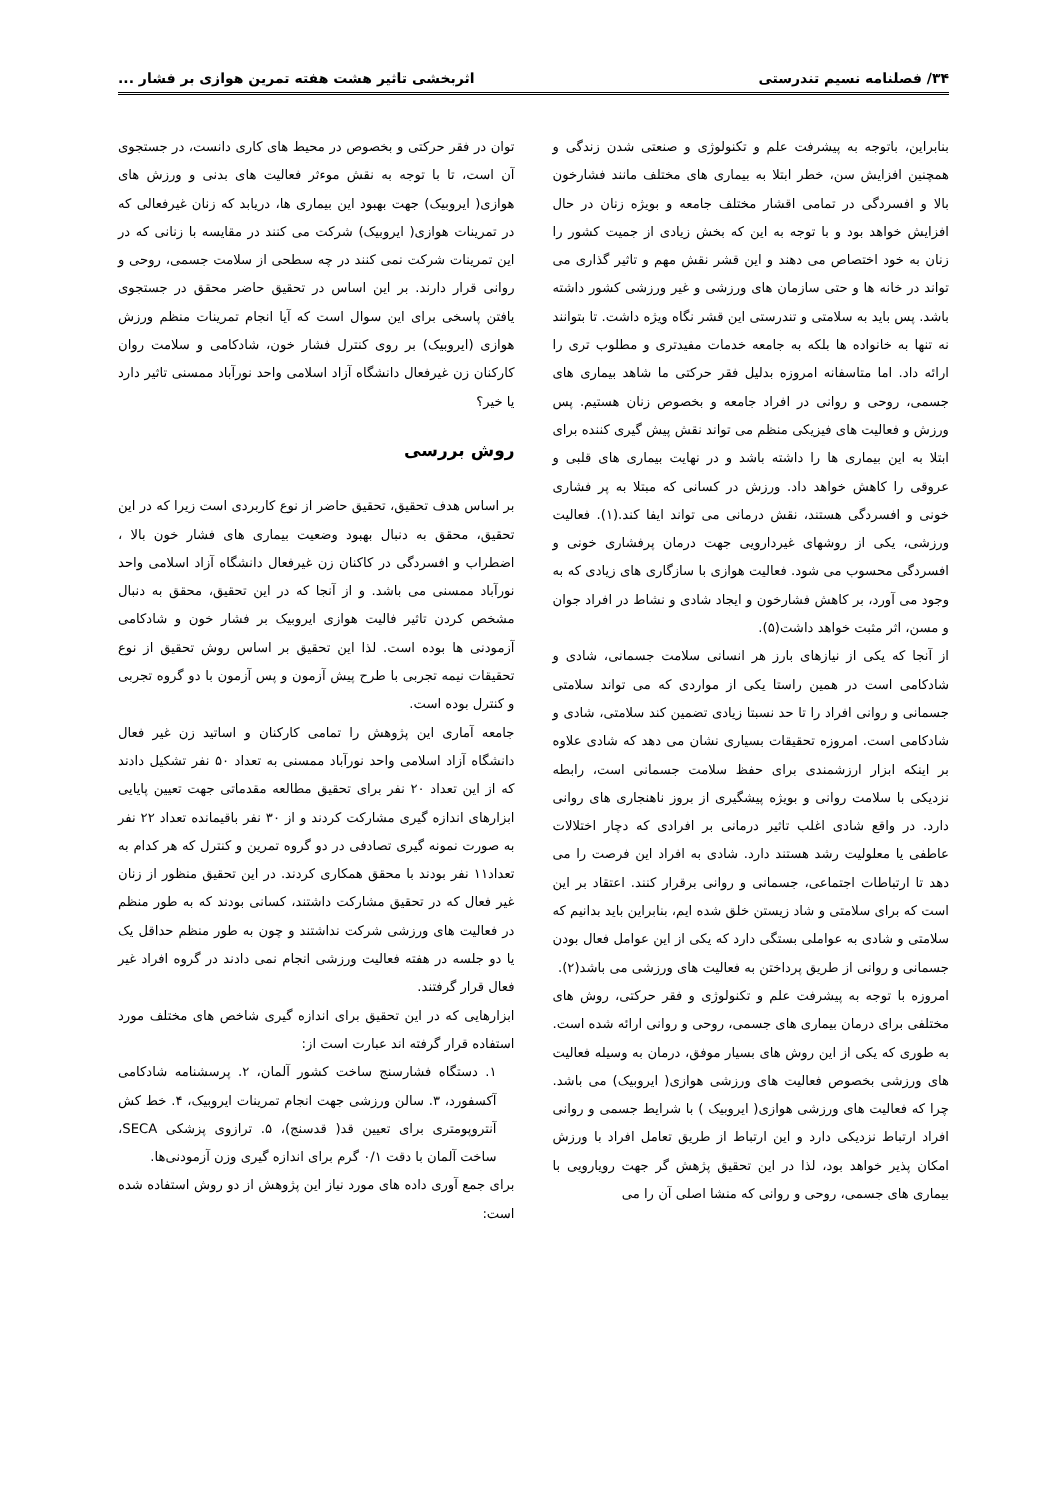۳۴/ فصلنامه نسیم تندرستی اثربخشی تاثیر هشت هفته تمرین هوازی بر فشار ...
بنابراین، باتوجه به پیشرفت علم و تکنولوژی و صنعتی شدن زندگی و همچنین افزایش سن، خطر ابتلا به بیماری های مختلف مانند فشارخون بالا و افسردگی در تمامی اقشار مختلف جامعه و بویژه زنان در حال افزایش خواهد بود و با توجه به این که بخش زیادی از جمیت کشور را زنان به خود اختصاص می دهند و این قشر نقش مهم و تاثیر گذاری می تواند در خانه ها و حتی سازمان های ورزشی و غیر ورزشی کشور داشته باشد. پس باید به سلامتی و تندرستی این قشر نگاه ویژه داشت. تا بتوانند نه تنها به خانواده ها بلکه به جامعه خدمات مفیدتری و مطلوب تری را ارائه داد. اما متاسفانه امروزه بدلیل فقر حرکتی ما شاهد بیماری های جسمی، روحی و روانی در افراد جامعه و بخصوص زنان هستیم. پس ورزش و فعالیت های فیزیکی منظم می تواند نقش پیش گیری کننده برای ابتلا به این بیماری ها را داشته باشد و در نهایت بیماری های قلبی و عروقی را کاهش خواهد داد. ورزش در کسانی که مبتلا به پر فشاری خونی و افسردگی هستند، نقش درمانی می تواند ایفا کند.(۱). فعالیت ورزشی، یکی از روشهای غیردارویی جهت درمان پرفشاری خونی و افسردگی محسوب می شود. فعالیت هوازی با سازگاری های زیادی که به وجود می آورد، بر کاهش فشارخون و ایجاد شادی و نشاط در افراد جوان و مسن، اثر مثبت خواهد داشت(۵).
از آنجا که یکی از نیازهای بارز هر انسانی سلامت جسمانی، شادی و شادکامی است در همین راستا یکی از مواردی که می تواند سلامتی جسمانی و روانی افراد را تا حد نسبتا زیادی تضمین کند سلامتی، شادی و شادکامی است. امروزه تحقیقات بسیاری نشان می دهد که شادی علاوه بر اینکه ابزار ارزشمندی برای حفظ سلامت جسمانی است، رابطه نزدیکی با سلامت روانی و بویژه پیشگیری از بروز ناهنجاری های روانی دارد. در واقع شادی اغلب تاثیر درمانی بر افرادی که دچار اختلالات عاطفی یا معلولیت رشد هستند دارد. شادی به افراد این فرصت را می دهد تا ارتباطات اجتماعی، جسمانی و روانی برقرار کنند. اعتقاد بر این است که برای سلامتی و شاد زیستن خلق شده ایم، بنابراین باید بدانیم که سلامتی و شادی به عواملی بستگی دارد که یکی از این عوامل فعال بودن جسمانی و روانی از طریق پرداختن به فعالیت های ورزشی می باشد(۲).
امروزه با توجه به پیشرفت علم و تکنولوژی و فقر حرکتی، روش های مختلفی برای درمان بیماری های جسمی، روحی و روانی ارائه شده است. به طوری که یکی از این روش های بسیار موفق، درمان به وسیله فعالیت های ورزشی بخصوص فعالیت های ورزشی هوازی( ایروبیک) می باشد. چرا که فعالیت های ورزشی هوازی( ایروبیک ) با شرایط جسمی و روانی افراد ارتباط نزدیکی دارد و این ارتباط از طریق تعامل افراد با ورزش امکان پذیر خواهد بود، لذا در این تحقیق پژهش گر جهت رویارویی با بیماری های جسمی، روحی و روانی که منشا اصلی آن را می
توان در فقر حرکتی و بخصوص در محیط های کاری دانست، در جستجوی آن است، تا با توجه به نقش موءثر فعالیت های بدنی و ورزش های هوازی( ایروبیک) جهت بهبود این بیماری ها، دریابد که زنان غیرفعالی که در تمرینات هوازی( ایروبیک) شرکت می کنند در مقایسه با زنانی که در این تمرینات شرکت نمی کنند در چه سطحی از سلامت جسمی، روحی و روانی قرار دارند. بر این اساس در تحقیق حاضر محقق در جستجوی یافتن پاسخی برای این سوال است که آیا انجام تمرینات منظم ورزش هوازی (ایروبیک) بر روی کنترل فشار خون، شادکامی و سلامت روان کارکنان زن غیرفعال دانشگاه آزاد اسلامی واحد نورآباد ممسنی تاثیر دارد یا خیر؟
روش بررسی
بر اساس هدف تحقیق، تحقیق حاضر از نوع کاربردی است زیرا که در این تحقیق، محقق به دنبال بهبود وضعیت بیماری های فشار خون بالا ، اضطراب و افسردگی در کاکنان زن غیرفعال دانشگاه آزاد اسلامی واحد نورآباد ممسنی می باشد. و از آنجا که در این تحقیق، محقق به دنبال مشخص کردن تاثیر فالیت هوازی ایروبیک بر فشار خون و شادکامی آزمودنی ها بوده است. لذا این تحقیق بر اساس روش تحقیق از نوع تحقیقات نیمه تجربی با طرح پیش آزمون و پس آزمون با دو گروه تجربی و کنترل بوده است.
جامعه آماری این پژوهش را تمامی کارکنان و اساتید زن غیر فعال دانشگاه آزاد اسلامی واحد نورآباد ممسنی به تعداد ۵۰ نفر تشکیل دادند که از این تعداد ۲۰ نفر برای تحقیق مطالعه مقدماتی جهت تعیین پایایی ابزارهای اندازه گیری مشارکت کردند و از ۳۰ نفر باقیمانده تعداد ۲۲ نفر به صورت نمونه گیری تصادفی در دو گروه تمرین و کنترل که هر کدام به تعداد۱۱ نفر بودند با محقق همکاری کردند. در این تحقیق منظور از زنان غیر فعال که در تحقیق مشارکت داشتند، کسانی بودند که به طور منظم در فعالیت های ورزشی شرکت نداشتند و چون به طور منظم حداقل یک یا دو جلسه در هفته فعالیت ورزشی انجام نمی دادند در گروه افراد غیر فعال قرار گرفتند.
ابزارهایی که در این تحقیق برای اندازه گیری شاخص های مختلف مورد استفاده قرار گرفته اند عبارت است از:
۱. دستگاه فشارسنج ساخت کشور آلمان، ۲. پرسشنامه شادکامی آکسفورد، ۳. سالن ورزشی جهت انجام تمرینات ایروبیک، ۴. خط کش آنتروپومتری برای تعیین قد( قدسنج)، ۵. ترازوی پزشکی SECA، ساخت آلمان با دقت ۰/۱ گرم برای اندازه گیری وزن آزمودنی‌ها.
برای جمع آوری داده های مورد نیاز این پژوهش از دو روش استفاده شده است: